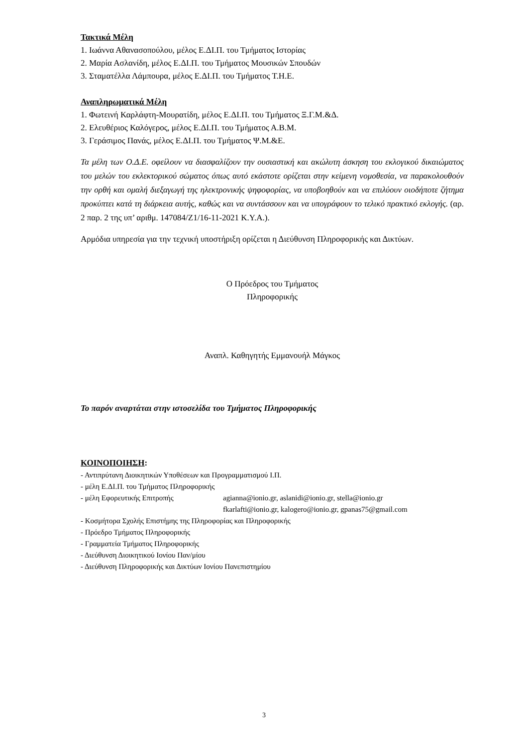Τακτικά Μέλη
1. Ιωάννα Αθανασοπούλου, μέλος Ε.ΔΙ.Π. του Τμήματος Ιστορίας
2. Μαρία Ασλανίδη, μέλος Ε.ΔΙ.Π. του Τμήματος Μουσικών Σπουδών
3. Σταματέλλα Λάμπουρα, μέλος Ε.ΔΙ.Π. του Τμήματος Τ.Η.Ε.
Αναπληρωματικά Μέλη
1. Φωτεινή Καρλάφτη-Μουρατίδη, μέλος Ε.ΔΙ.Π. του Τμήματος Ξ.Γ.Μ.&Δ.
2. Ελευθέριος Καλόγερος, μέλος Ε.ΔΙ.Π. του Τμήματος Α.Β.Μ.
3. Γεράσιμος Πανάς, μέλος Ε.ΔΙ.Π. του Τμήματος Ψ.Μ.&Ε.
Τα μέλη των Ο.Δ.Ε. οφείλουν να διασφαλίζουν την ουσιαστική και ακώλυτη άσκηση του εκλογικού δικαιώματος του μελών του εκλεκτορικού σώματος όπως αυτό εκάστοτε ορίζεται στην κείμενη νομοθεσία, να παρακολουθούν την ορθή και ομαλή διεξαγωγή της ηλεκτρονικής ψηφοφορίας, να υποβοηθούν και να επιλύουν οιοδήποτε ζήτημα προκύπτει κατά τη διάρκεια αυτής, καθώς και να συντάσσουν και να υπογράφουν το τελικό πρακτικό εκλογής. (αρ. 2 παρ. 2 της υπ’ αριθμ. 147084/Ζ1/16-11-2021 Κ.Υ.Α.).
Αρμόδια υπηρεσία για την τεχνική υποστήριξη ορίζεται η Διεύθυνση Πληροφορικής και Δικτύων.
Ο Πρόεδρος του Τμήματος
Πληροφορικής
Αναπλ. Καθηγητής Εμμανουήλ Μάγκος
Το παρόν αναρτάται στην ιστοσελίδα του Τμήματος Πληροφορικής
ΚΟΙΝΟΠΟΙΗΣΗ:
- Αντιπρύτανη Διοικητικών Υποθέσεων και Προγραμματισμού Ι.Π.
- μέλη Ε.ΔΙ.Π. του Τμήματος Πληροφορικής
- μέλη Εφορευτικής Επιτροπής agianna@ionio.gr, aslanidi@ionio.gr, stella@ionio.gr
fkarlafti@ionio.gr, kalogero@ionio.gr, gpanas75@gmail.com
- Κοσμήτορα Σχολής Επιστήμης της Πληροφορίας και Πληροφορικής
- Πρόεδρο Τμήματος Πληροφορικής
- Γραμματεία Τμήματος Πληροφορικής
- Διεύθυνση Διοικητικού Ιονίου Παν/μίου
- Διεύθυνση Πληροφορικής και Δικτύων Ιονίου Πανεπιστημίου
3